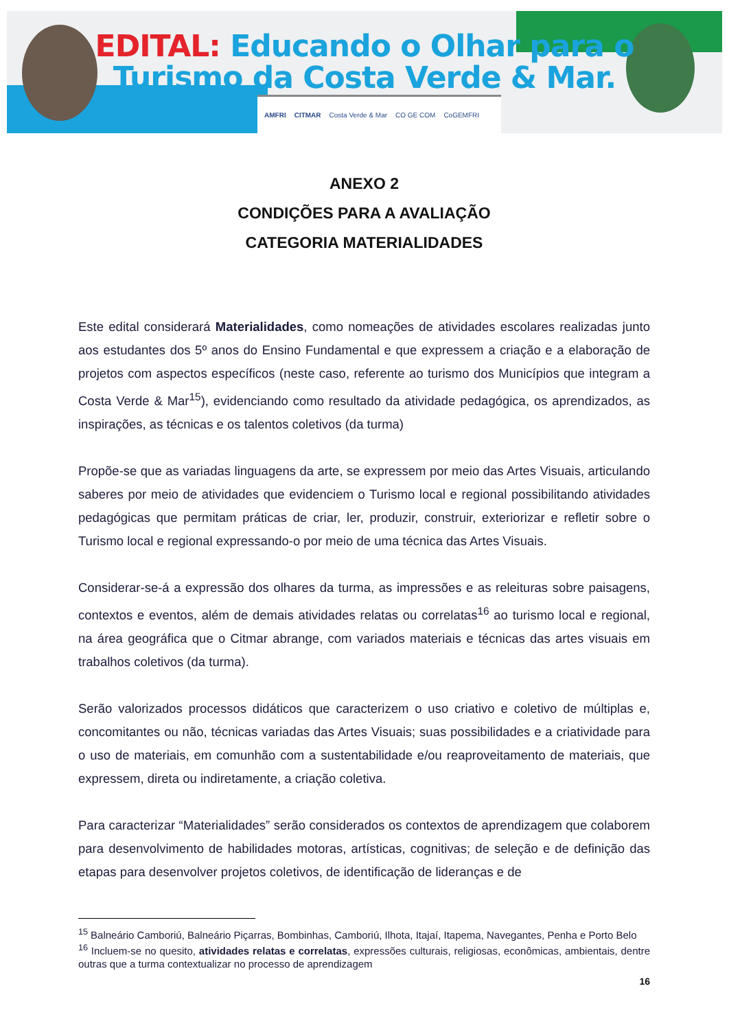EDITAL: Educando o Olhar para o
Turismo da Costa Verde & Mar.
AMFRI CITMAR Costa Verde & Mar CO GE COM CoGEMFRI
ANEXO 2
CONDIÇÕES PARA A AVALIAÇÃO
CATEGORIA MATERIALIDADES
Este edital considerará Materialidades, como nomeações de atividades escolares realizadas junto aos estudantes dos 5º anos do Ensino Fundamental e que expressem a criação e a elaboração de projetos com aspectos específicos (neste caso, referente ao turismo dos Municípios que integram a Costa Verde & Mar<sup>15</sup>), evidenciando como resultado da atividade pedagógica, os aprendizados, as inspirações, as técnicas e os talentos coletivos (da turma)
Propõe-se que as variadas linguagens da arte, se expressem por meio das Artes Visuais, articulando saberes por meio de atividades que evidenciem o Turismo local e regional possibilitando atividades pedagógicas que permitam práticas de criar, ler, produzir, construir, exteriorizar e refletir sobre o Turismo local e regional expressando-o por meio de uma técnica das Artes Visuais.
Considerar-se-á a expressão dos olhares da turma, as impressões e as releituras sobre paisagens, contextos e eventos, além de demais atividades relatas ou correlatas<sup>16</sup> ao turismo local e regional, na área geográfica que o Citmar abrange, com variados materiais e técnicas das artes visuais em trabalhos coletivos (da turma).
Serão valorizados processos didáticos que caracterizem o uso criativo e coletivo de múltiplas e, concomitantes ou não, técnicas variadas das Artes Visuais; suas possibilidades e a criatividade para o uso de materiais, em comunhão com a sustentabilidade e/ou reaproveitamento de materiais, que expressem, direta ou indiretamente, a criação coletiva.
Para caracterizar “Materialidades” serão considerados os contextos de aprendizagem que colaborem para desenvolvimento de habilidades motoras, artísticas, cognitivas; de seleção e de definição das etapas para desenvolver projetos coletivos, de identificação de lideranças e de
<sup>15</sup> Balneário Camboriú, Balneário Piçarras, Bombinhas, Camboriú, Ilhota, Itajaí, Itapema, Navegantes, Penha e Porto Belo
<sup>16</sup> Incluem-se no quesito, atividades relatas e correlatas, expressões culturais, religiosas, econômicas, ambientais, dentre outras que a turma contextualizar no processo de aprendizagem
16